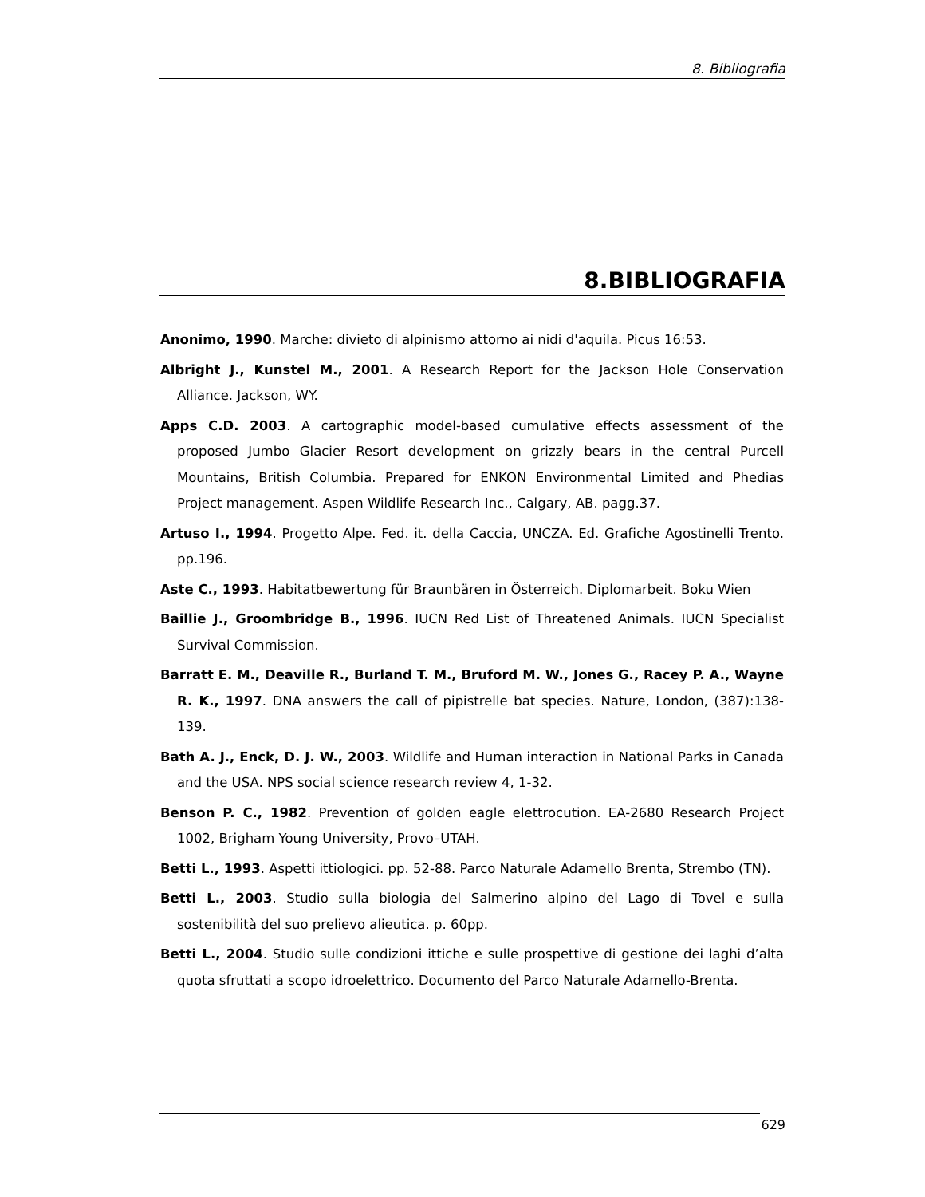8. Bibliografia
8.BIBLIOGRAFIA
Anonimo, 1990. Marche: divieto di alpinismo attorno ai nidi d'aquila. Picus 16:53.
Albright J., Kunstel M., 2001. A Research Report for the Jackson Hole Conservation Alliance. Jackson, WY.
Apps C.D. 2003. A cartographic model-based cumulative effects assessment of the proposed Jumbo Glacier Resort development on grizzly bears in the central Purcell Mountains, British Columbia. Prepared for ENKON Environmental Limited and Phedias Project management. Aspen Wildlife Research Inc., Calgary, AB. pagg.37.
Artuso I., 1994. Progetto Alpe. Fed. it. della Caccia, UNCZA. Ed. Grafiche Agostinelli Trento. pp.196.
Aste C., 1993. Habitatbewertung für Braunbären in Österreich. Diplomarbeit. Boku Wien
Baillie J., Groombridge B., 1996. IUCN Red List of Threatened Animals. IUCN Specialist Survival Commission.
Barratt E. M., Deaville R., Burland T. M., Bruford M. W., Jones G., Racey P. A., Wayne R. K., 1997. DNA answers the call of pipistrelle bat species. Nature, London, (387):138-139.
Bath A. J., Enck, D. J. W., 2003. Wildlife and Human interaction in National Parks in Canada and the USA. NPS social science research review 4, 1-32.
Benson P. C., 1982. Prevention of golden eagle elettrocution. EA-2680 Research Project 1002, Brigham Young University, Provo–UTAH.
Betti L., 1993. Aspetti ittiologici. pp. 52-88. Parco Naturale Adamello Brenta, Strembo (TN).
Betti L., 2003. Studio sulla biologia del Salmerino alpino del Lago di Tovel e sulla sostenibilità del suo prelievo alieutica. p. 60pp.
Betti L., 2004. Studio sulle condizioni ittiche e sulle prospettive di gestione dei laghi d’alta quota sfruttati a scopo idroelettrico. Documento del Parco Naturale Adamello-Brenta.
629